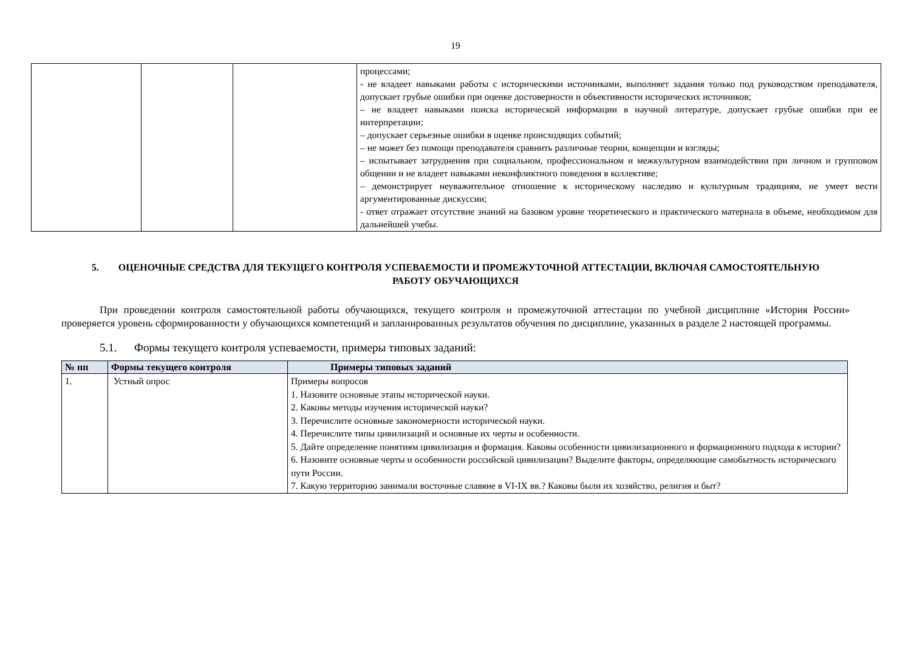19
| | | | процессами; - не владеет навыками работы с историческими источниками, выполняет задания только под руководством преподавателя, допускает грубые ошибки при оценке достоверности и объективности исторических источников; – не владеет навыками поиска исторической информации в научной литературе, допускает грубые ошибки при ее интерпретации; – допускает серьезные ошибки в оценке происходящих событий; – не может без помощи преподавателя сравнить различные теории, концепции и взгляды; – испытывает затруднения при социальном, профессиональном и межкультурном взаимодействии при личном и групповом общении и не владеет навыками неконфликтного поведения в коллективе; – демонстрирует неуважительное отношение к историческому наследию и культурным традициям, не умеет вести аргументированные дискуссии; - ответ отражает отсутствие знаний на базовом уровне теоретического и практического материала в объеме, необходимом для дальнейшей учебы. |
5. ОЦЕНОЧНЫЕ СРЕДСТВА ДЛЯ ТЕКУЩЕГО КОНТРОЛЯ УСПЕВАЕМОСТИ И ПРОМЕЖУТОЧНОЙ АТТЕСТАЦИИ, ВКЛЮЧАЯ САМОСТОЯТЕЛЬНУЮ РАБОТУ ОБУЧАЮЩИХСЯ
При проведении контроля самостоятельной работы обучающихся, текущего контроля и промежуточной аттестации по учебной дисциплине «История России» проверяется уровень сформированности у обучающихся компетенций и запланированных результатов обучения по дисциплине, указанных в разделе 2 настоящей программы.
5.1. Формы текущего контроля успеваемости, примеры типовых заданий:
| № пп | Формы текущего контроля | Примеры типовых заданий |
| --- | --- | --- |
| 1. | Устный опрос | Примеры вопросов 1. Назовите основные этапы исторической науки. 2. Каковы методы изучения исторической науки? 3. Перечислите основные закономерности исторической науки. 4. Перечислите типы цивилизаций и основные их черты и особенности. 5. Дайте определение понятиям цивилизация и формация. Каковы особенности цивилизационного и формационного подхода к истории? 6. Назовите основные черты и особенности российской цивилизации? Выделите факторы, определяющие самобытность исторического пути России. 7. Какую территорию занимали восточные славяне в VI-IX вв.? Каковы были их хозяйство, религия и быт? |